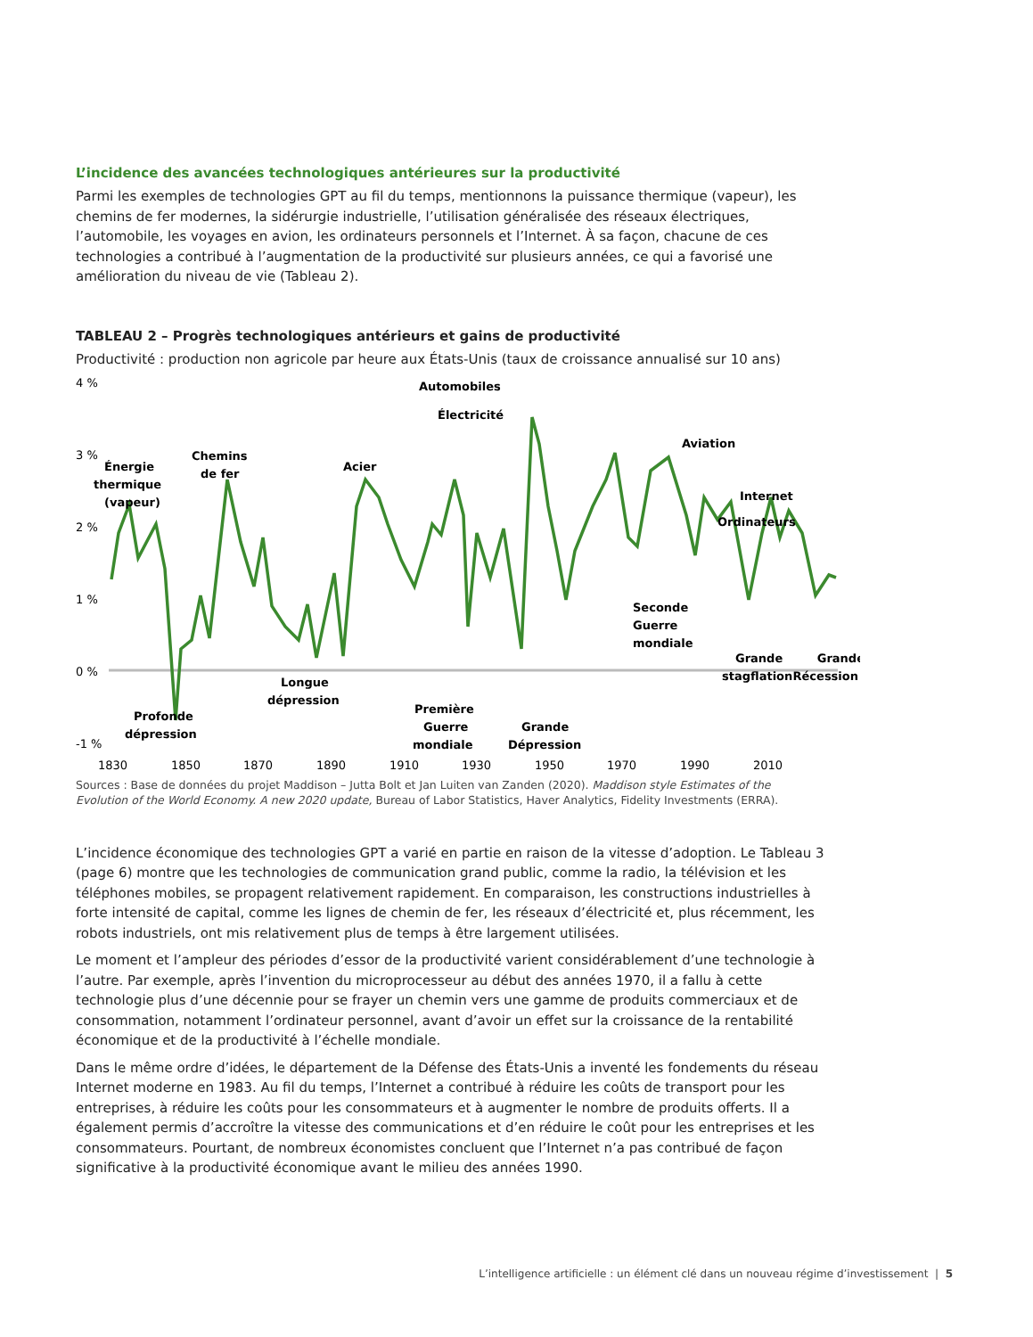L’incidence des avancées technologiques antérieures sur la productivité
Parmi les exemples de technologies GPT au fil du temps, mentionnons la puissance thermique (vapeur), les chemins de fer modernes, la sidérurgie industrielle, l’utilisation généralisée des réseaux électriques, l’automobile, les voyages en avion, les ordinateurs personnels et l’Internet. À sa façon, chacune de ces technologies a contribué à l’augmentation de la productivité sur plusieurs années, ce qui a favorisé une amélioration du niveau de vie (Tableau 2).
TABLEAU 2 – Progrès technologiques antérieurs et gains de productivité
Productivité : production non agricole par heure aux États-Unis (taux de croissance annualisé sur 10 ans)
4 %
3 %
2 %
1 %
0 %
-1 %
Énergie
thermique
(vapeur)
Chemins
de fer
Acier
Automobiles
Électricité
Aviation
Internet
Ordinateurs
Seconde
Guerre
mondiale
Première
Guerre
mondiale
Grande
Dépression
Longue
dépression
Profonde
dépression
Grande
stagflation
Grande
Récession
1830
1850
1870
1890
1910
1930
1950
1970
1990
2010
Sources : Base de données du projet Maddison – Jutta Bolt et Jan Luiten van Zanden (2020). Maddison style Estimates of the Evolution of the World Economy. A new 2020 update, Bureau of Labor Statistics, Haver Analytics, Fidelity Investments (ERRA).
L’incidence économique des technologies GPT a varié en partie en raison de la vitesse d’adoption. Le Tableau 3 (page 6) montre que les technologies de communication grand public, comme la radio, la télévision et les téléphones mobiles, se propagent relativement rapidement. En comparaison, les constructions industrielles à forte intensité de capital, comme les lignes de chemin de fer, les réseaux d’électricité et, plus récemment, les robots industriels, ont mis relativement plus de temps à être largement utilisées.
Le moment et l’ampleur des périodes d’essor de la productivité varient considérablement d’une technologie à l’autre. Par exemple, après l’invention du microprocesseur au début des années 1970, il a fallu à cette technologie plus d’une décennie pour se frayer un chemin vers une gamme de produits commerciaux et de consommation, notamment l’ordinateur personnel, avant d’avoir un effet sur la croissance de la rentabilité économique et de la productivité à l’échelle mondiale.
Dans le même ordre d’idées, le département de la Défense des États-Unis a inventé les fondements du réseau Internet moderne en 1983. Au fil du temps, l’Internet a contribué à réduire les coûts de transport pour les entreprises, à réduire les coûts pour les consommateurs et à augmenter le nombre de produits offerts. Il a également permis d’accroître la vitesse des communications et d’en réduire le coût pour les entreprises et les consommateurs. Pourtant, de nombreux économistes concluent que l’Internet n’a pas contribué de façon significative à la productivité économique avant le milieu des années 1990.
L’intelligence artificielle : un élément clé dans un nouveau régime d’investissement | 5